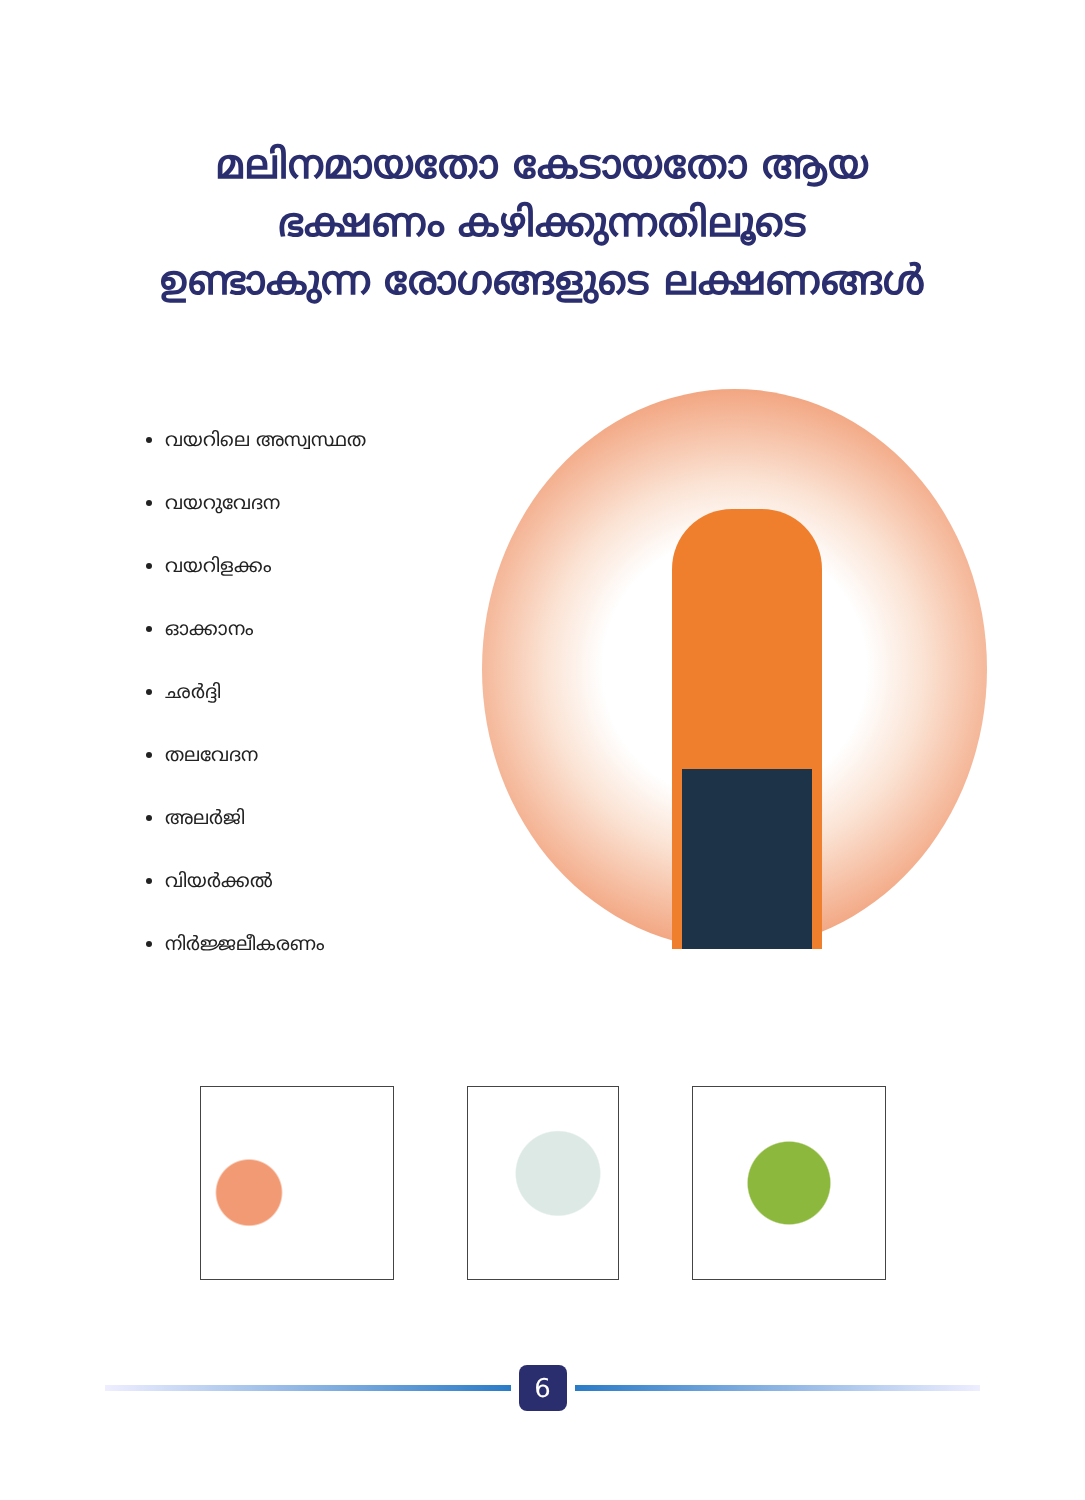മലിനമായതോ കേടായതോ ആയ
ഭക്ഷണം കഴിക്കുന്നതിലൂടെ
ഉണ്ടാകുന്ന രോഗങ്ങളുടെ ലക്ഷണങ്ങൾ
വയറിലെ അസ്വസ്ഥത
വയറുവേദന
വയറിളക്കം
ഓക്കാനം
ഛർദ്ദി
തലവേദന
അലർജി
വിയർക്കൽ
നിർജ്ജലീകരണം
6